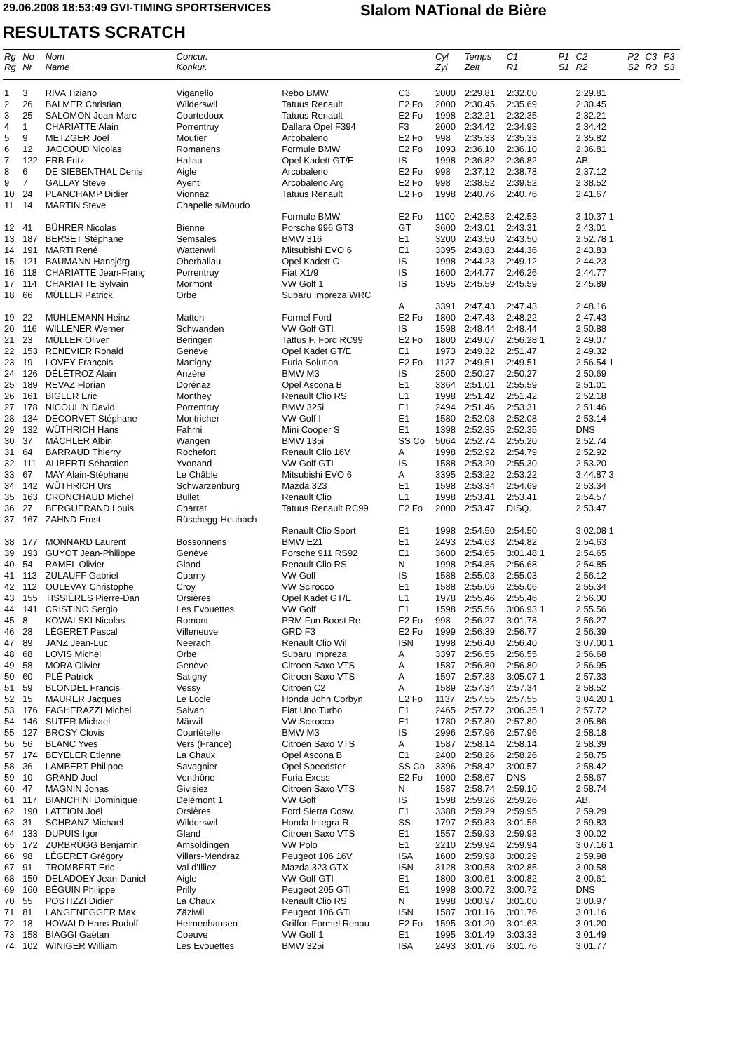29.06.2008 18:53:49 GVI-TIMING SPORTSERVICES
Slalom NATional de Bière
RESULTATS SCRATCH
| Rg Rg | No Nr | Nom Name | Concur. Konkur. | | | Cyl Zyl | Temps Zeit | C1 R1 | P1 S1 | C2 R2 | P2 S2 | C3 R3 | P3 S3 |
| --- | --- | --- | --- | --- | --- | --- | --- | --- | --- | --- | --- | --- | --- |
| 1 | 3 | RIVA Tiziano | Viganello | Rebo BMW | C3 | 2000 | 2:29.81 | 2:32.00 | | 2:29.81 | | | |
| 2 | 26 | BALMER Christian | Wilderswil | Tatuus Renault | E2 Fo | 2000 | 2:30.45 | 2:35.69 | | 2:30.45 | | | |
| 3 | 25 | SALOMON Jean-Marc | Courtedoux | Tatuus Renault | E2 Fo | 1998 | 2:32.21 | 2:32.35 | | 2:32.21 | | | |
| 4 | 1 | CHARIATTE Alain | Porrentruy | Dallara Opel F394 | F3 | 2000 | 2:34.42 | 2:34.93 | | 2:34.42 | | | |
| 5 | 9 | METZGER Joël | Moutier | Arcobaleno | E2 Fo | 998 | 2:35.33 | 2:35.33 | | 2:35.82 | | | |
| 6 | 12 | JACCOUD Nicolas | Romanens | Formule BMW | E2 Fo | 1093 | 2:36.10 | 2:36.10 | | 2:36.81 | | | |
| 7 | 122 | ERB Fritz | Hallau | Opel Kadett GT/E | IS | 1998 | 2:36.82 | 2:36.82 | | AB. | | | |
| 8 | 6 | DE SIEBENTHAL Denis | Aigle | Arcobaleno | E2 Fo | 998 | 2:37.12 | 2:38.78 | | 2:37.12 | | | |
| 9 | 7 | GALLAY Steve | Ayent | Arcobaleno Arg | E2 Fo | 998 | 2:38.52 | 2:39.52 | | 2:38.52 | | | |
| 10 | 24 | PLANCHAMP Didier | Vionnaz | Tatuus Renault | E2 Fo | 1998 | 2:40.76 | 2:40.76 | | 2:41.67 | | | |
| 11 | 14 | MARTIN Steve | Chapelle s/Moudo | | | | | | | | | | |
| | | | | Formule BMW | E2 Fo | 1100 | 2:42.53 | 2:42.53 | | 3:10.37 1 | | | |
| 12 | 41 | BÜHRER Nicolas | Bienne | Porsche 996 GT3 | GT | 3600 | 2:43.01 | 2:43.31 | | 2:43.01 | | | |
| 13 | 187 | BERSET Stéphane | Semsales | BMW 316 | E1 | 3200 | 2:43.50 | 2:43.50 | | 2:52.78 1 | | | |
| 14 | 191 | MARTI René | Wattenwil | Mitsubishi EVO 6 | E1 | 3395 | 2:43.83 | 2:44.36 | | 2:43.83 | | | |
| 15 | 121 | BAUMANN Hansjörg | Oberhallau | Opel Kadett C | IS | 1998 | 2:44.23 | 2:49.12 | | 2:44.23 | | | |
| 16 | 118 | CHARIATTE Jean-Franç | Porrentruy | Fiat X1/9 | IS | 1600 | 2:44.77 | 2:46.26 | | 2:44.77 | | | |
| 17 | 114 | CHARIATTE Sylvain | Mormont | VW Golf 1 | IS | 1595 | 2:45.59 | 2:45.59 | | 2:45.89 | | | |
| 18 | 66 | MÜLLER Patrick | Orbe | Subaru Impreza WRC | | | | | | | | | |
| | | | | | A | 3391 | 2:47.43 | 2:47.43 | | 2:48.16 | | | |
| 19 | 22 | MÜHLEMANN Heinz | Matten | Formel Ford | E2 Fo | 1800 | 2:47.43 | 2:48.22 | | 2:47.43 | | | |
| 20 | 116 | WILLENER Werner | Schwanden | VW Golf GTI | IS | 1598 | 2:48.44 | 2:48.44 | | 2:50.88 | | | |
| 21 | 23 | MÜLLER Oliver | Beringen | Tattus F. Ford RC99 | E2 Fo | 1800 | 2:49.07 | 2:56.28 1 | | 2:49.07 | | | |
| 22 | 153 | RENEVIER Ronald | Genève | Opel Kadet GT/E | E1 | 1973 | 2:49.32 | 2:51.47 | | 2:49.32 | | | |
| 23 | 19 | LOVEY François | Martigny | Furia Solution | E2 Fo | 1127 | 2:49.51 | 2:49.51 | | 2:56.54 1 | | | |
| 24 | 126 | DÉLÉTROZ Alain | Anzère | BMW M3 | IS | 2500 | 2:50.27 | 2:50.27 | | 2:50.69 | | | |
| 25 | 189 | REVAZ Florian | Dorénaz | Opel Ascona B | E1 | 3364 | 2:51.01 | 2:55.59 | | 2:51.01 | | | |
| 26 | 161 | BIGLER Eric | Monthey | Renault Clio RS | E1 | 1998 | 2:51.42 | 2:51.42 | | 2:52.18 | | | |
| 27 | 178 | NICOULIN David | Porrentruy | BMW 325i | E1 | 2494 | 2:51.46 | 2:53.31 | | 2:51.46 | | | |
| 28 | 134 | DÉCORVET Stéphane | Montricher | VW Golf I | E1 | 1580 | 2:52.08 | 2:52.08 | | 2:53.14 | | | |
| 29 | 132 | WÜTHRICH Hans | Fahrni | Mini Cooper S | E1 | 1398 | 2:52.35 | 2:52.35 | | DNS | | | |
| 30 | 37 | MÄCHLER Albin | Wangen | BMW 135i | SS Co | 5064 | 2:52.74 | 2:55.20 | | 2:52.74 | | | |
| 31 | 64 | BARRAUD Thierry | Rochefort | Renault Clio 16V | A | 1998 | 2:52.92 | 2:54.79 | | 2:52.92 | | | |
| 32 | 111 | ALIBERTI Sébastien | Yvonand | VW Golf GTI | IS | 1588 | 2:53.20 | 2:55.30 | | 2:53.20 | | | |
| 33 | 67 | MAY Alain-Stéphane | Le Châble | Mitsubishi EVO 6 | A | 3395 | 2:53.22 | 2:53.22 | | 3:44.87 3 | | | |
| 34 | 142 | WÜTHRICH Urs | Schwarzenburg | Mazda 323 | E1 | 1598 | 2:53.34 | 2:54.69 | | 2:53.34 | | | |
| 35 | 163 | CRONCHAUD Michel | Bullet | Renault Clio | E1 | 1998 | 2:53.41 | 2:53.41 | | 2:54.57 | | | |
| 36 | 27 | BERGUERAND Louis | Charrat | Tatuus Renault RC99 | E2 Fo | 2000 | 2:53.47 | DISQ. | | 2:53.47 | | | |
| 37 | 167 | ZAHND Ernst | Rüschegg-Heubach | | | | | | | | | | |
| | | | | Renault Clio Sport | E1 | 1998 | 2:54.50 | 2:54.50 | | 3:02.08 1 | | | |
| 38 | 177 | MONNARD Laurent | Bossonnens | BMW E21 | E1 | 2493 | 2:54.63 | 2:54.82 | | 2:54.63 | | | |
| 39 | 193 | GUYOT Jean-Philippe | Genève | Porsche 911 RS92 | E1 | 3600 | 2:54.65 | 3:01.48 1 | | 2:54.65 | | | |
| 40 | 54 | RAMEL Olivier | Gland | Renault Clio RS | N | 1998 | 2:54.85 | 2:56.68 | | 2:54.85 | | | |
| 41 | 113 | ZULAUFF Gabriel | Cuarny | VW Golf | IS | 1588 | 2:55.03 | 2:55.03 | | 2:56.12 | | | |
| 42 | 112 | OULEVAY Christophe | Croy | VW Scirocco | E1 | 1588 | 2:55.06 | 2:55.06 | | 2:55.34 | | | |
| 43 | 155 | TISSIÈRES Pierre-Dan | Orsières | Opel Kadet GT/E | E1 | 1978 | 2:55.46 | 2:55.46 | | 2:56.00 | | | |
| 44 | 141 | CRISTINO Sergio | Les Evouettes | VW Golf | E1 | 1598 | 2:55.56 | 3:06.93 1 | | 2:55.56 | | | |
| 45 | 8 | KOWALSKI Nicolas | Romont | PRM Fun Boost Re | E2 Fo | 998 | 2:56.27 | 3:01.78 | | 2:56.27 | | | |
| 46 | 28 | LÈGERET Pascal | Villeneuve | GRD F3 | E2 Fo | 1999 | 2:56.39 | 2:56.77 | | 2:56.39 | | | |
| 47 | 89 | JANZ Jean-Luc | Neerach | Renault Clio Wil | ISN | 1998 | 2:56.40 | 2:56.40 | | 3:07.00 1 | | | |
| 48 | 68 | LOVIS Michel | Orbe | Subaru Impreza | A | 3397 | 2:56.55 | 2:56.55 | | 2:56.68 | | | |
| 49 | 58 | MORA Olivier | Genève | Citroen Saxo VTS | A | 1587 | 2:56.80 | 2:56.80 | | 2:56.95 | | | |
| 50 | 60 | PLÉ Patrick | Satigny | Citroen Saxo VTS | A | 1597 | 2:57.33 | 3:05.07 1 | | 2:57.33 | | | |
| 51 | 59 | BLONDEL Francis | Vessy | Citroen C2 | A | 1589 | 2:57.34 | 2:57.34 | | 2:58.52 | | | |
| 52 | 15 | MAURER Jacques | Le Locle | Honda John Corbyn | E2 Fo | 1137 | 2:57.55 | 2:57.55 | | 3:04.20 1 | | | |
| 53 | 176 | FAGHERAZZI Michel | Salvan | Fiat Uno Turbo | E1 | 2465 | 2:57.72 | 3:06.35 1 | | 2:57.72 | | | |
| 54 | 146 | SUTER Michael | Märwil | VW Scirocco | E1 | 1780 | 2:57.80 | 2:57.80 | | 3:05.86 | | | |
| 55 | 127 | BROSY Clovis | Courtételle | BMW M3 | IS | 2996 | 2:57.96 | 2:57.96 | | 2:58.18 | | | |
| 56 | 56 | BLANC Yves | Vers (France) | Citroen Saxo VTS | A | 1587 | 2:58.14 | 2:58.14 | | 2:58.39 | | | |
| 57 | 174 | BEYELER Etienne | La Chaux | Opel Ascona B | E1 | 2400 | 2:58.26 | 2:58.26 | | 2:58.75 | | | |
| 58 | 36 | LAMBERT Philippe | Savagnier | Opel Speedster | SS Co | 3396 | 2:58.42 | 3:00.57 | | 2:58.42 | | | |
| 59 | 10 | GRAND Joel | Venthône | Furia Exess | E2 Fo | 1000 | 2:58.67 | DNS | | 2:58.67 | | | |
| 60 | 47 | MAGNIN Jonas | Givisiez | Citroen Saxo VTS | N | 1587 | 2:58.74 | 2:59.10 | | 2:58.74 | | | |
| 61 | 117 | BIANCHINI Dominique | Delémont 1 | VW Golf | IS | 1598 | 2:59.26 | 2:59.26 | | AB. | | | |
| 62 | 190 | LATTION Joël | Orsières | Ford Sierra Cosw. | E1 | 3388 | 2:59.29 | 2:59.95 | | 2:59.29 | | | |
| 63 | 31 | SCHRANZ Michael | Wilderswil | Honda Integra R | SS | 1797 | 2:59.83 | 3:01.56 | | 2:59.83 | | | |
| 64 | 133 | DUPUIS Igor | Gland | Citroen Saxo VTS | E1 | 1557 | 2:59.93 | 2:59.93 | | 3:00.02 | | | |
| 65 | 172 | ZURBRÜGG Benjamin | Amsoldingen | VW Polo | E1 | 2210 | 2:59.94 | 2:59.94 | | 3:07.16 1 | | | |
| 66 | 98 | LÉGERET Grégory | Villars-Mendraz | Peugeot 106 16V | ISA | 1600 | 2:59.98 | 3:00.29 | | 2:59.98 | | | |
| 67 | 91 | TROMBERT Eric | Val d'Illiez | Mazda 323 GTX | ISN | 3128 | 3:00.58 | 3:02.85 | | 3:00.58 | | | |
| 68 | 150 | DELADOEY Jean-Daniel | Aigle | VW Golf GTI | E1 | 1800 | 3:00.61 | 3:00.82 | | 3:00.61 | | | |
| 69 | 160 | BÉGUIN Philippe | Prilly | Peugeot 205 GTI | E1 | 1998 | 3:00.72 | 3:00.72 | | DNS | | | |
| 70 | 55 | POSTIZZI Didier | La Chaux | Renault Clio RS | N | 1998 | 3:00.97 | 3:01.00 | | 3:00.97 | | | |
| 71 | 81 | LANGENEGGER Max | Zäziwil | Peugeot 106 GTI | ISN | 1587 | 3:01.16 | 3:01.76 | | 3:01.16 | | | |
| 72 | 18 | HOWALD Hans-Rudolf | Heimenhausen | Griffon Formel Renau | E2 Fo | 1595 | 3:01.20 | 3:01.63 | | 3:01.20 | | | |
| 73 | 158 | BIAGGI Gaëtan | Coeuve | VW Golf 1 | E1 | 1995 | 3:01.49 | 3:03.33 | | 3:01.49 | | | |
| 74 | 102 | WINIGER William | Les Evouettes | BMW 325i | ISA | 2493 | 3:01.76 | 3:01.76 | | 3:01.77 | | | |